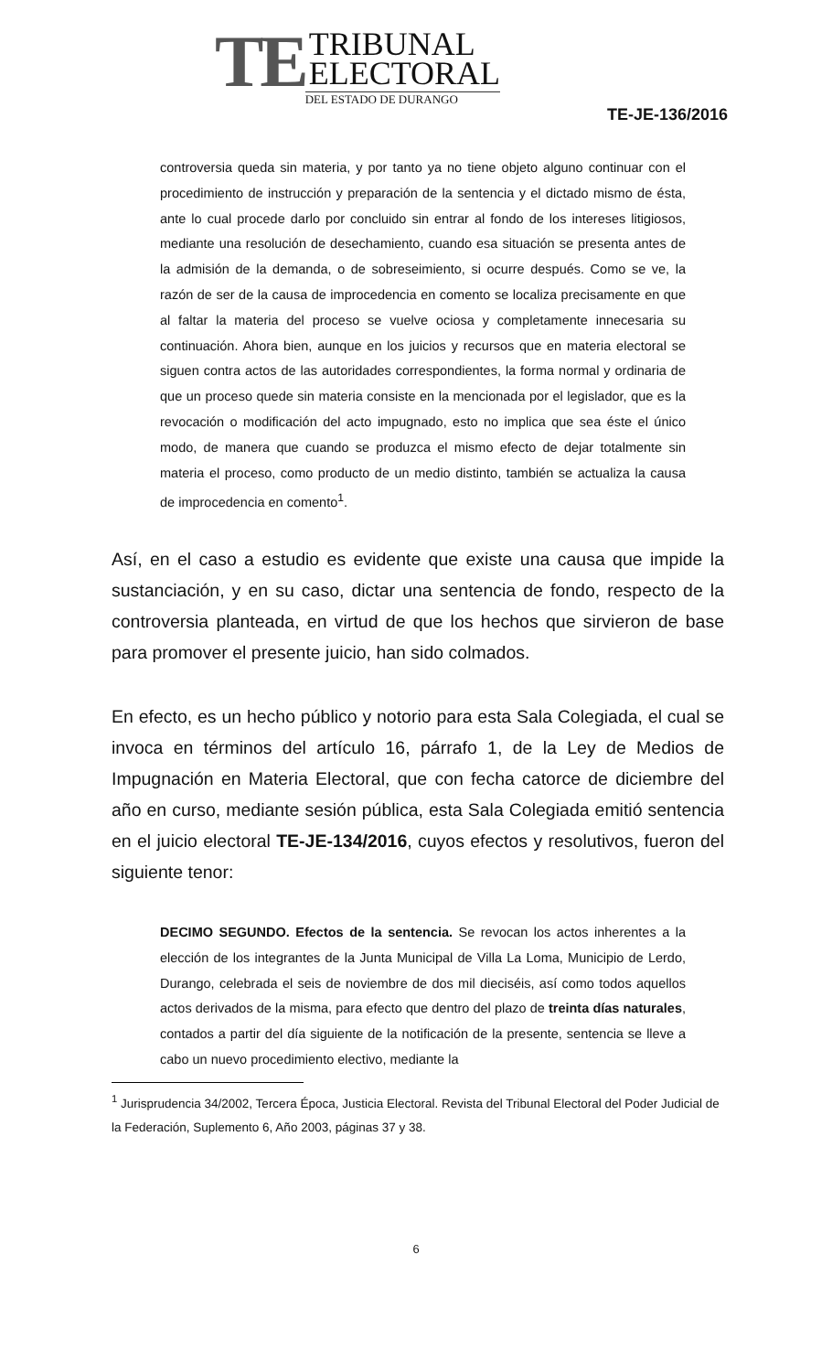TE
TRIBUNAL
ELECTORAL
DEL ESTADO DE DURANGO
TE-JE-136/2016
controversia queda sin materia, y por tanto ya no tiene objeto alguno continuar con el procedimiento de instrucción y preparación de la sentencia y el dictado mismo de ésta, ante lo cual procede darlo por concluido sin entrar al fondo de los intereses litigiosos, mediante una resolución de desechamiento, cuando esa situación se presenta antes de la admisión de la demanda, o de sobreseimiento, si ocurre después. Como se ve, la razón de ser de la causa de improcedencia en comento se localiza precisamente en que al faltar la materia del proceso se vuelve ociosa y completamente innecesaria su continuación. Ahora bien, aunque en los juicios y recursos que en materia electoral se siguen contra actos de las autoridades correspondientes, la forma normal y ordinaria de que un proceso quede sin materia consiste en la mencionada por el legislador, que es la revocación o modificación del acto impugnado, esto no implica que sea éste el único modo, de manera que cuando se produzca el mismo efecto de dejar totalmente sin materia el proceso, como producto de un medio distinto, también se actualiza la causa de improcedencia en comento<sup>1</sup>.
Así, en el caso a estudio es evidente que existe una causa que impide la sustanciación, y en su caso, dictar una sentencia de fondo, respecto de la controversia planteada, en virtud de que los hechos que sirvieron de base para promover el presente juicio, han sido colmados.
En efecto, es un hecho público y notorio para esta Sala Colegiada, el cual se invoca en términos del artículo 16, párrafo 1, de la Ley de Medios de Impugnación en Materia Electoral, que con fecha catorce de diciembre del año en curso, mediante sesión pública, esta Sala Colegiada emitió sentencia en el juicio electoral TE-JE-134/2016, cuyos efectos y resolutivos, fueron del siguiente tenor:
DECIMO SEGUNDO. Efectos de la sentencia. Se revocan los actos inherentes a la elección de los integrantes de la Junta Municipal de Villa La Loma, Municipio de Lerdo, Durango, celebrada el seis de noviembre de dos mil dieciséis, así como todos aquellos actos derivados de la misma, para efecto que dentro del plazo de treinta días naturales, contados a partir del día siguiente de la notificación de la presente, sentencia se lleve a cabo un nuevo procedimiento electivo, mediante la
<sup>1</sup> Jurisprudencia 34/2002, Tercera Época, Justicia Electoral. Revista del Tribunal Electoral del Poder Judicial de la Federación, Suplemento 6, Año 2003, páginas 37 y 38.
6